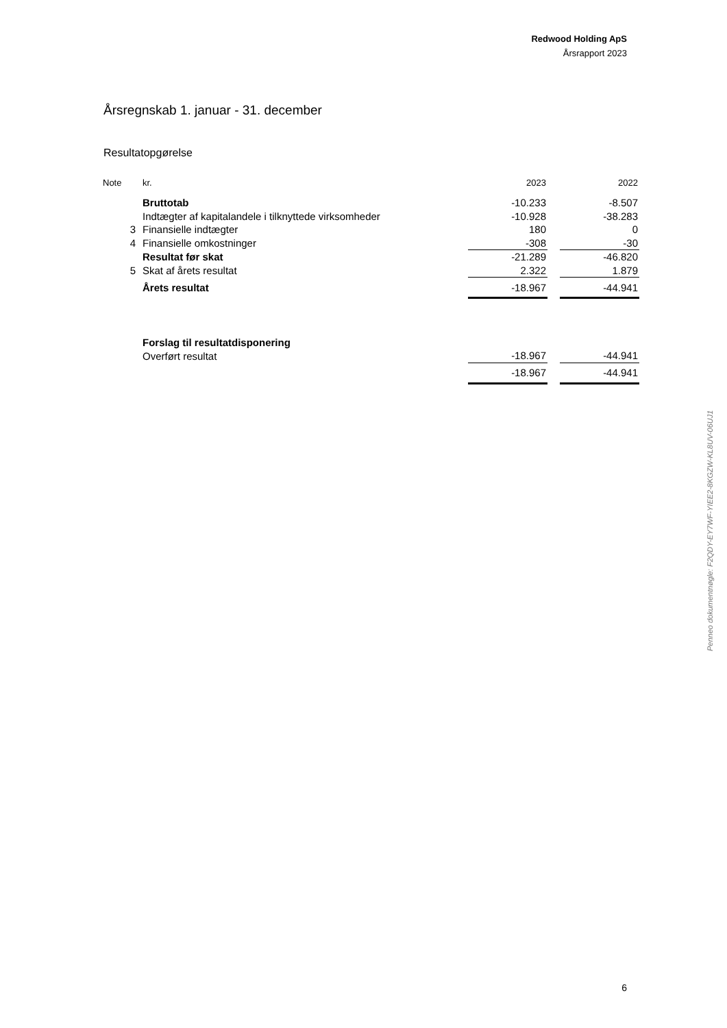Redwood Holding ApS
Årsrapport 2023
Årsregnskab 1. januar - 31. december
Resultatopgørelse
| Note | kr. | | 2023 | | 2022 |
| --- | --- | --- | --- | --- | --- |
| | Bruttotab | | -10.233 | | -8.507 |
| | Indtægter af kapitalandele i tilknyttede virksomheder | | -10.928 | | -38.283 |
| 3 | Finansielle indtægter | | 180 | | 0 |
| 4 | Finansielle omkostninger | | -308 | | -30 |
| | Resultat før skat | | -21.289 | | -46.820 |
| 5 | Skat af årets resultat | | 2.322 | | 1.879 |
| | Årets resultat | | -18.967 | | -44.941 |
| | Forslag til resultatdisponering | | | | |
| | Overført resultat | | -18.967 | | -44.941 |
| | | | -18.967 | | -44.941 |
Penneo dokumentnøgle: F2QDY-EY7WF-YIEE2-8KGZW-KL8UV-06UJ1
6